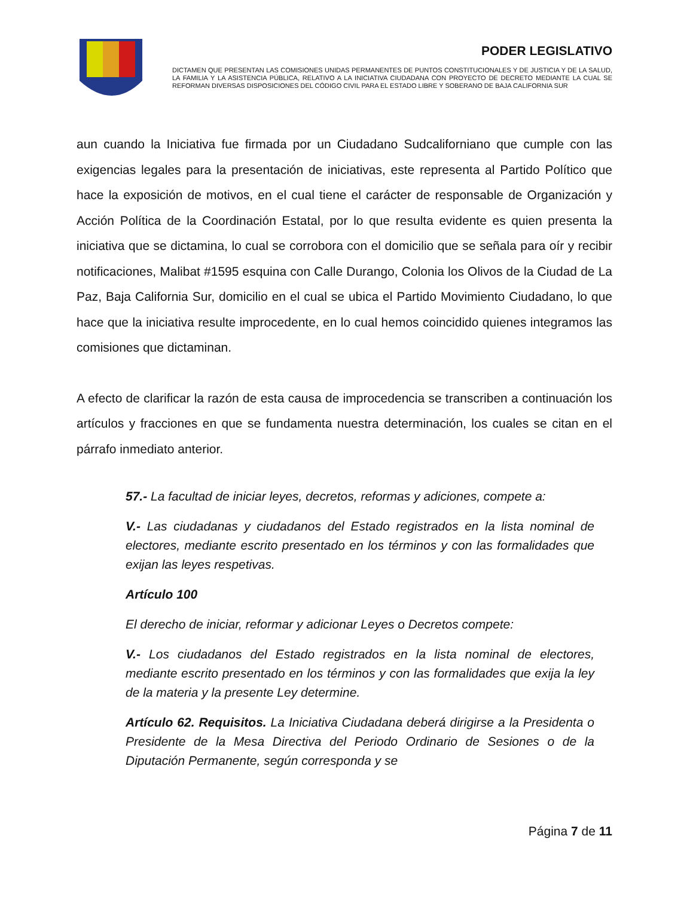PODER LEGISLATIVO
DICTAMEN QUE PRESENTAN LAS COMISIONES UNIDAS PERMANENTES DE PUNTOS CONSTITUCIONALES Y DE JUSTICIA Y DE LA SALUD, LA FAMILIA Y LA ASISTENCIA PÚBLICA, RELATIVO A LA INICIATIVA CIUDADANA CON PROYECTO DE DECRETO MEDIANTE LA CUAL SE REFORMAN DIVERSAS DISPOSICIONES DEL CÓDIGO CIVIL PARA EL ESTADO LIBRE Y SOBERANO DE BAJA CALIFORNIA SUR
aun cuando la Iniciativa fue firmada por un Ciudadano Sudcaliforniano que cumple con las exigencias legales para la presentación de iniciativas, este representa al Partido Político que hace la exposición de motivos, en el cual tiene el carácter de responsable de Organización y Acción Política de la Coordinación Estatal, por lo que resulta evidente es quien presenta la iniciativa que se dictamina, lo cual se corrobora con el domicilio que se señala para oír y recibir notificaciones, Malibat #1595 esquina con Calle Durango, Colonia los Olivos de la Ciudad de La Paz, Baja California Sur, domicilio en el cual se ubica el Partido Movimiento Ciudadano, lo que hace que la iniciativa resulte improcedente, en lo cual hemos coincidido quienes integramos las comisiones que dictaminan.
A efecto de clarificar la razón de esta causa de improcedencia se transcriben a continuación los artículos y fracciones en que se fundamenta nuestra determinación, los cuales se citan en el párrafo inmediato anterior.
57.- La facultad de iniciar leyes, decretos, reformas y adiciones, compete a:
V.- Las ciudadanas y ciudadanos del Estado registrados en la lista nominal de electores, mediante escrito presentado en los términos y con las formalidades que exijan las leyes respetivas.
Artículo 100
El derecho de iniciar, reformar y adicionar Leyes o Decretos compete:
V.- Los ciudadanos del Estado registrados en la lista nominal de electores, mediante escrito presentado en los términos y con las formalidades que exija la ley de la materia y la presente Ley determine.
Artículo 62. Requisitos. La Iniciativa Ciudadana deberá dirigirse a la Presidenta o Presidente de la Mesa Directiva del Periodo Ordinario de Sesiones o de la Diputación Permanente, según corresponda y se
Página 7 de 11